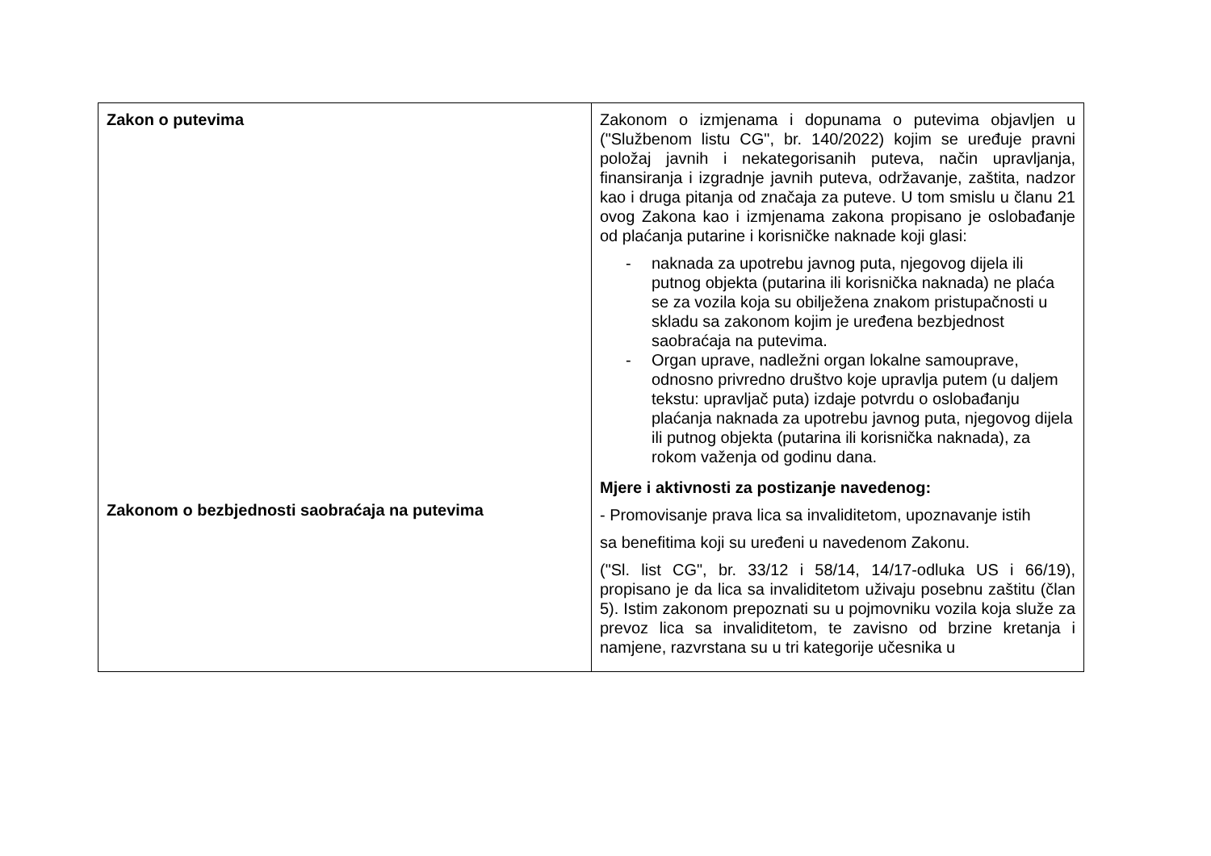| Zakon o putevima Zakonom o bezbjednosti saobraćaja na putevima | Zakonom o izmjenama i dopunama o putevima objavljen u ("Službenom listu CG", br. 140/2022) kojim se uređuje pravni položaj javnih i nekategorisanih puteva, način upravljanja, finansiranja i izgradnje javnih puteva, održavanje, zaštita, nadzor kao i druga pitanja od značaja za puteve. U tom smislu u članu 21 ovog Zakona kao i izmjenama zakona propisano je oslobađanje od plaćanja putarine i korisničke naknade koji glasi: - naknada za upotrebu javnog puta, njegovog dijela ili putnog objekta (putarina ili korisnička naknada) ne plaća se za vozila koja su obilježena znakom pristupačnosti u skladu sa zakonom kojim je uređena bezbjednost saobraćaja na putevima. - Organ uprave, nadležni organ lokalne samouprave, odnosno privredno društvo koje upravlja putem (u daljem tekstu: upravljač puta) izdaje potvrdu o oslobađanju plaćanja naknada za upotrebu javnog puta, njegovog dijela ili putnog objekta (putarina ili korisnička naknada), za rokom važenja od godinu dana. Mjere i aktivnosti za postizanje navedenog: - Promovisanje prava lica sa invaliditetom, upoznavanje istih sa benefitima koji su uređeni u navedenom Zakonu. ("Sl. list CG", br. 33/12 i 58/14, 14/17-odluka US i 66/19), propisano je da lica sa invaliditetom uživaju posebnu zaštitu (član 5). Istim zakonom prepoznati su u pojmovniku vozila koja služe za prevoz lica sa invaliditetom, te zavisno od brzine kretanja i namjene, razvrstana su u tri kategorije učesnika u |